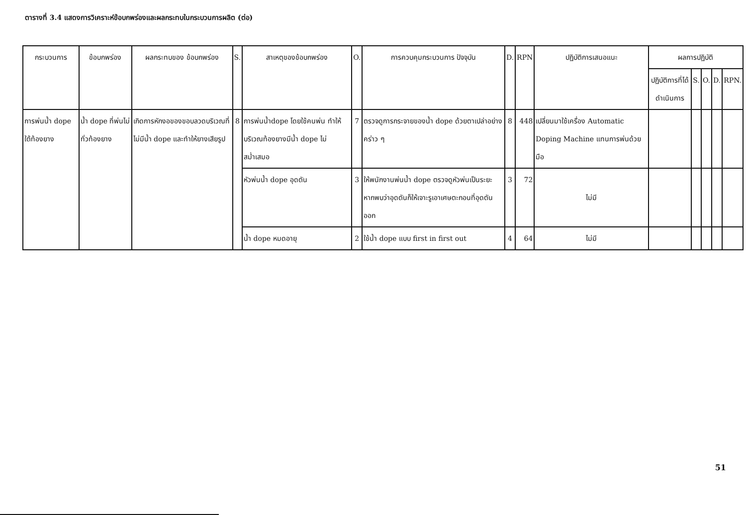ตารางที่ 3.4 แสดงการวิเคราะห์ข้อบกพร่องและผลกระทบในกระบวนการผลิต (ต่อ)
| กระบวนการ | ข้อบกพร่อง | ผลกระทบของ ข้อบกพร่อง | S. | สาเหตุของข้อบกพร่อง | O. | การควบคุมกระบวนการ ปัจจุบัน | D. | RPN | ปฏิบัติการเสนอแนะ | ผลการปฏิบัติ | | | | |
| --- | --- | --- | --- | --- | --- | --- | --- | --- | --- | --- | --- | --- | --- | --- |
| | | | | | | | | | | ปฏิบัติการที่ได้ดำเนินการ | S. | O. | D. | RPN. |
| การพ่นน้ำ dope ใต้ท้องยาง | น้ำ dope ที่พ่นไม่ทั่วท้องยาง | เกิดการหักงอของขอบลวดบริเวณที่ไม่มีน้ำ dope และทำให้ยางเสียรูป | 8 | การพ่นน้ำdope โดยใช้คนพ่น ทำให้บริเวณท้องยางมีน้ำ dope ไม่สม่ำเสมอ | 7 | ตรวจดูการกระจายของน้ำ dope ด้วยตาเปล่าอย่างคร่าว ๆ | 8 | 448 | เปลี่ยนมาใช้เครื่อง Automatic Doping Machine แทนการพ่นด้วยมือ | | | | | |
| | | | | หัวพ่นน้ำ dope อุดตัน | 3 | ให้พนักงานพ่นน้ำ dope ตรวจดูหัวพ่นเป็นระยะ หากพบว่าอุดตันก็ให้เจาะรูเอาเศษตะกอนที่อุดตันออก | 3 | 72 | ไม่มี | | | | | |
| | | | | น้ำ dope หมดอายุ | 2 | ใช้น้ำ dope แบบ first in first out | 4 | 64 | ไม่มี | | | | | |
51